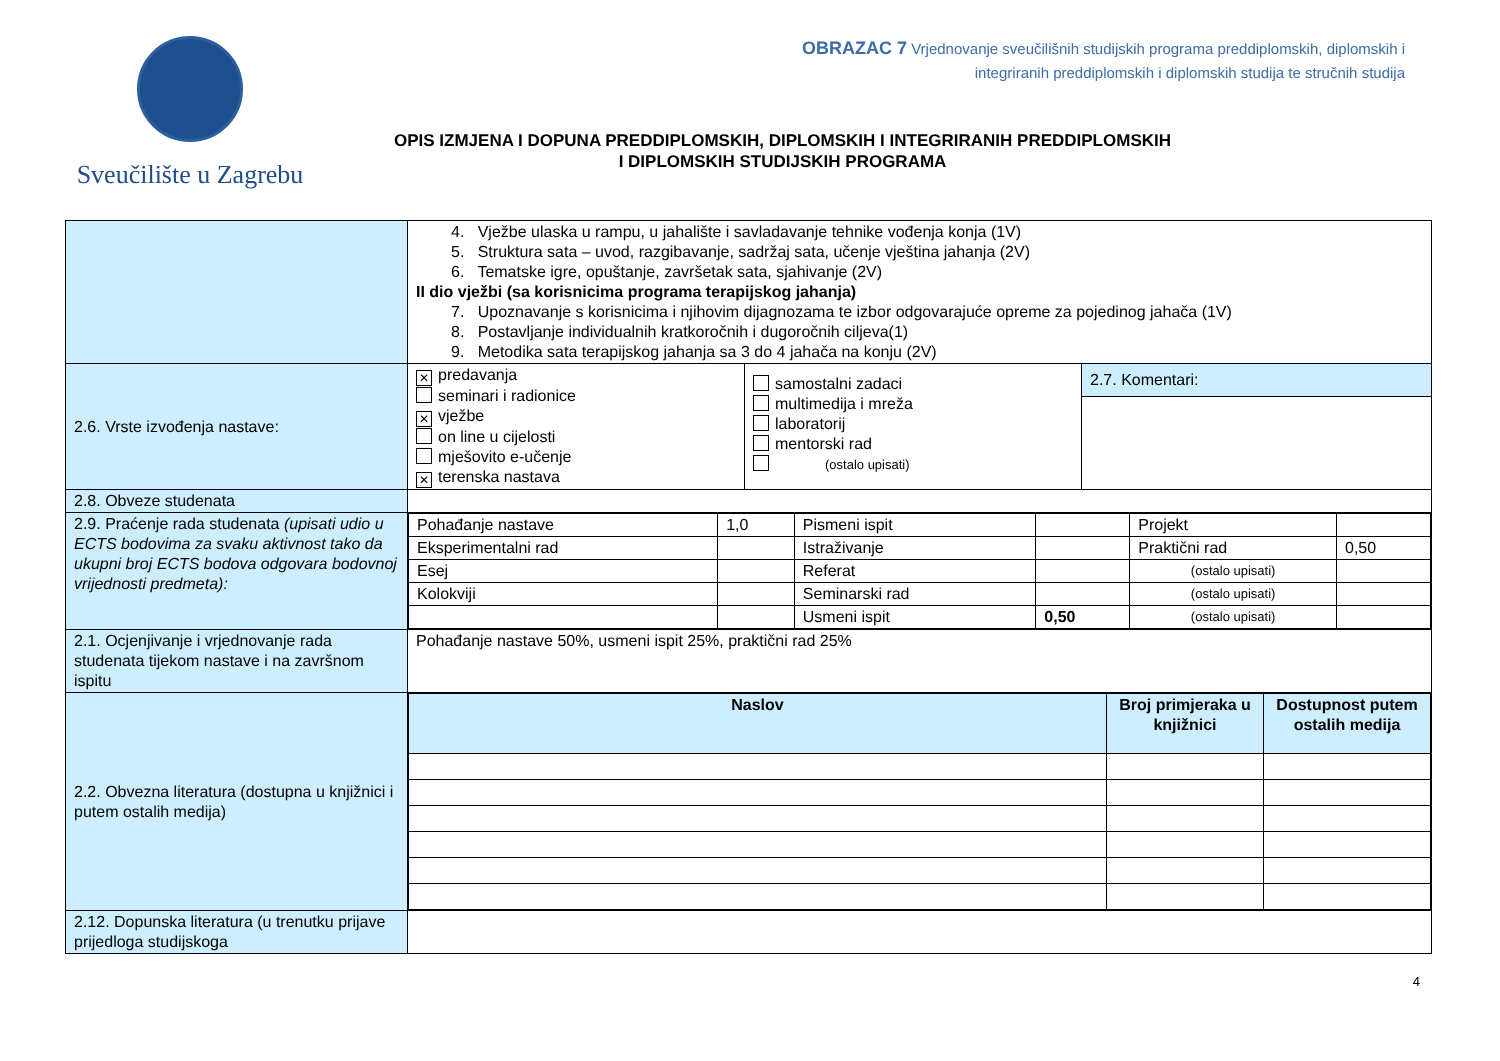Sveučilište u Zagrebu
OBRAZAC 7 Vrjednovanje sveučilišnih studijskih programa preddiplomskih, diplomskih i
integriranih preddiplomskih i diplomskih studija te stručnih studija
OPIS IZMJENA I DOPUNA PREDDIPLOMSKIH, DIPLOMSKIH I INTEGRIRANIH PREDDIPLOMSKIH
I DIPLOMSKIH STUDIJSKIH PROGRAMA
| | 4. Vježbe ulaska u rampu, u jahalište i savladavanje tehnike vođenja konja (1V) 5. Struktura sata – uvod, razgibavanje, sadržaj sata, učenje vještina jahanja (2V) 6. Tematske igre, opuštanje, završetak sata, sjahivanje (2V) II dio vježbi (sa korisnicima programa terapijskog jahanja) 7. Upoznavanje s korisnicima i njihovim dijagnozama te izbor odgovarajuće opreme za pojedinog jahača (1V) 8. Postavljanje individualnih kratkoročnih i dugoročnih ciljeva(1) 9. Metodika sata terapijskog jahanja sa 3 do 4 jahača na konju (2V) | | |
| 2.6. Vrste izvođenja nastave: | ✕ predavanja seminari i radionice ✕ vježbe on line u cijelosti mješovito e-učenje ✕ terenska nastava | samostalni zadaci multimedija i mreža laboratorij mentorski rad (ostalo upisati) | 2.7. Komentari: |
| 2.8. Obveze studenata | | | |
| 2.9. Praćenje rada studenata (upisati udio u ECTS bodovima za svaku aktivnost tako da ukupni broj ECTS bodova odgovara bodovnoj vrijednosti predmeta): | / Pohađanje nastave / 1,0 / Pismeni ispit / / Projekt / / / Eksperimentalni rad / / Istraživanje / / Praktični rad / 0,50 / / Esej / / Referat / / (ostalo upisati) / / / Kolokviji / / Seminarski rad / / (ostalo upisati) / / / / / Usmeni ispit / 0,50 / (ostalo upisati) / / | | |
| 2.1. Ocjenjivanje i vrjednovanje rada studenata tijekom nastave i na završnom ispitu | Pohađanje nastave 50%, usmeni ispit 25%, praktični rad 25% | | |
| 2.2. Obvezna literatura (dostupna u knjižnici i putem ostalih medija) | / Naslov / Broj primjeraka u knjižnici / Dostupnost putem ostalih medija / | | |
| 2.12. Dopunska literatura (u trenutku prijave prijedloga studijskoga | | | |
4